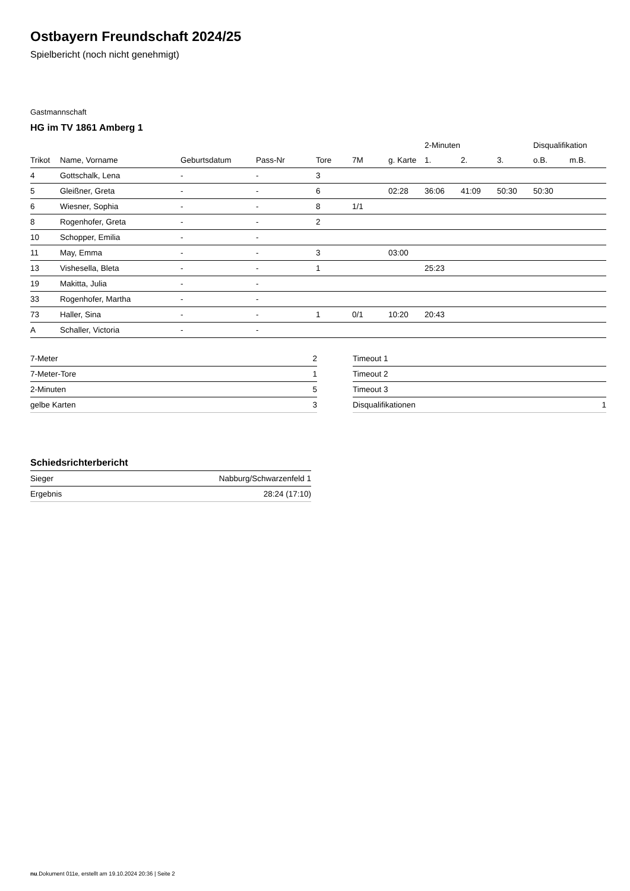Ostbayern Freundschaft 2024/25
Spielbericht (noch nicht genehmigt)
Gastmannschaft
HG im TV 1861 Amberg 1
| | | | | | | | 2-Minuten | | | Disqualifikation | |
| --- | --- | --- | --- | --- | --- | --- | --- | --- | --- | --- | --- |
| Trikot | Name, Vorname | Geburtsdatum | Pass-Nr | Tore | 7M | g. Karte | 1. | 2. | 3. | o.B. | m.B. |
| 4 | Gottschalk, Lena | - | - | 3 | | | | | | | |
| 5 | Gleißner, Greta | - | - | 6 | | 02:28 | 36:06 | 41:09 | 50:30 | 50:30 | |
| 6 | Wiesner, Sophia | - | - | 8 | 1/1 | | | | | | |
| 8 | Rogenhofer, Greta | - | - | 2 | | | | | | | |
| 10 | Schopper, Emilia | - | - | | | | | | | | |
| 11 | May, Emma | - | - | 3 | | 03:00 | | | | | |
| 13 | Vishesella, Bleta | - | - | 1 | | | 25:23 | | | | |
| 19 | Makitta, Julia | - | - | | | | | | | | |
| 33 | Rogenhofer, Martha | - | - | | | | | | | | |
| 73 | Haller, Sina | - | - | 1 | 0/1 | 10:20 | 20:43 | | | | |
| A | Schaller, Victoria | - | - | | | | | | | | |
| 7-Meter | 2 |
| 7-Meter-Tore | 1 |
| 2-Minuten | 5 |
| gelbe Karten | 3 |
| Timeout 1 | |
| Timeout 2 | |
| Timeout 3 | |
| Disqualifikationen | 1 |
Schiedsrichterbericht
| Sieger | Nabburg/Schwarzenfeld 1 |
| Ergebnis | 28:24 (17:10) |
nu.Dokument 011e, erstellt am 19.10.2024 20:36 | Seite 2